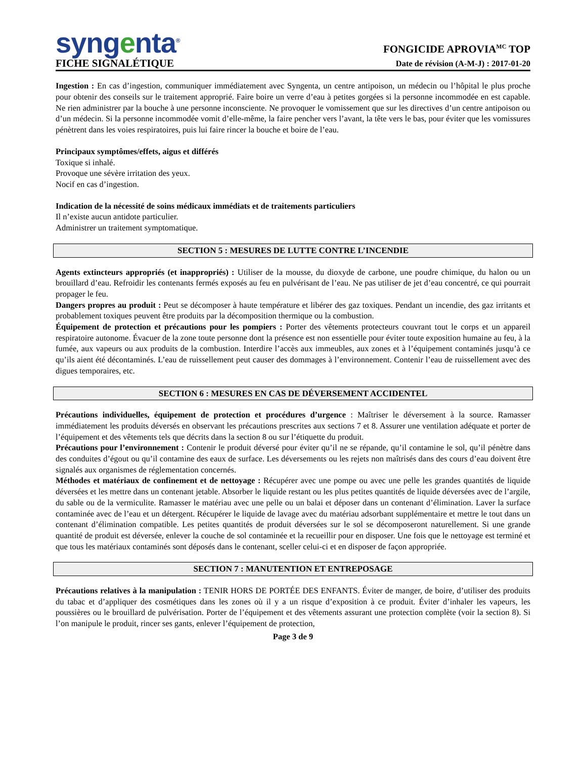syngenta<sup>®</sup>
FICHE SIGNALÉTIQUE
FONGICIDE APROVIA<sup>MC</sup> TOP
Date de révision (A-M-J) : 2017-01-20
Ingestion : En cas d’ingestion, communiquer immédiatement avec Syngenta, un centre antipoison, un médecin ou l’hôpital le plus proche pour obtenir des conseils sur le traitement approprié. Faire boire un verre d’eau à petites gorgées si la personne incommodée en est capable. Ne rien administrer par la bouche à une personne inconsciente. Ne provoquer le vomissement que sur les directives d’un centre antipoison ou d’un médecin. Si la personne incommodée vomit d’elle-même, la faire pencher vers l’avant, la tête vers le bas, pour éviter que les vomissures pénètrent dans les voies respiratoires, puis lui faire rincer la bouche et boire de l’eau.
Principaux symptômes/effets, aigus et différés
Toxique si inhalé.
Provoque une sévère irritation des yeux.
Nocif en cas d’ingestion.
Indication de la nécessité de soins médicaux immédiats et de traitements particuliers
Il n’existe aucun antidote particulier.
Administrer un traitement symptomatique.
SECTION 5 : MESURES DE LUTTE CONTRE L’INCENDIE
Agents extincteurs appropriés (et inappropriés) : Utiliser de la mousse, du dioxyde de carbone, une poudre chimique, du halon ou un brouillard d’eau. Refroidir les contenants fermés exposés au feu en pulvérisant de l’eau. Ne pas utiliser de jet d’eau concentré, ce qui pourrait propager le feu.
Dangers propres au produit : Peut se décomposer à haute température et libérer des gaz toxiques. Pendant un incendie, des gaz irritants et probablement toxiques peuvent être produits par la décomposition thermique ou la combustion.
Équipement de protection et précautions pour les pompiers : Porter des vêtements protecteurs couvrant tout le corps et un appareil respiratoire autonome. Évacuer de la zone toute personne dont la présence est non essentielle pour éviter toute exposition humaine au feu, à la fumée, aux vapeurs ou aux produits de la combustion. Interdire l’accès aux immeubles, aux zones et à l’équipement contaminés jusqu’à ce qu’ils aient été décontaminés. L’eau de ruissellement peut causer des dommages à l’environnement. Contenir l’eau de ruissellement avec des digues temporaires, etc.
SECTION 6 : MESURES EN CAS DE DÉVERSEMENT ACCIDENTEL
Précautions individuelles, équipement de protection et procédures d’urgence : Maîtriser le déversement à la source. Ramasser immédiatement les produits déversés en observant les précautions prescrites aux sections 7 et 8. Assurer une ventilation adéquate et porter de l’équipement et des vêtements tels que décrits dans la section 8 ou sur l’étiquette du produit.
Précautions pour l’environnement : Contenir le produit déversé pour éviter qu’il ne se répande, qu’il contamine le sol, qu’il pénètre dans des conduites d’égout ou qu’il contamine des eaux de surface. Les déversements ou les rejets non maîtrisés dans des cours d’eau doivent être signalés aux organismes de réglementation concernés.
Méthodes et matériaux de confinement et de nettoyage : Récupérer avec une pompe ou avec une pelle les grandes quantités de liquide déversées et les mettre dans un contenant jetable. Absorber le liquide restant ou les plus petites quantités de liquide déversées avec de l’argile, du sable ou de la vermiculite. Ramasser le matériau avec une pelle ou un balai et déposer dans un contenant d’élimination. Laver la surface contaminée avec de l’eau et un détergent. Récupérer le liquide de lavage avec du matériau adsorbant supplémentaire et mettre le tout dans un contenant d’élimination compatible. Les petites quantités de produit déversées sur le sol se décomposeront naturellement. Si une grande quantité de produit est déversée, enlever la couche de sol contaminée et la recueillir pour en disposer. Une fois que le nettoyage est terminé et que tous les matériaux contaminés sont déposés dans le contenant, sceller celui-ci et en disposer de façon appropriée.
SECTION 7 : MANUTENTION ET ENTREPOSAGE
Précautions relatives à la manipulation : TENIR HORS DE PORTÉE DES ENFANTS. Éviter de manger, de boire, d’utiliser des produits du tabac et d’appliquer des cosmétiques dans les zones où il y a un risque d’exposition à ce produit. Éviter d’inhaler les vapeurs, les poussières ou le brouillard de pulvérisation. Porter de l’équipement et des vêtements assurant une protection complète (voir la section 8). Si l’on manipule le produit, rincer ses gants, enlever l’équipement de protection,
Page 3 de 9